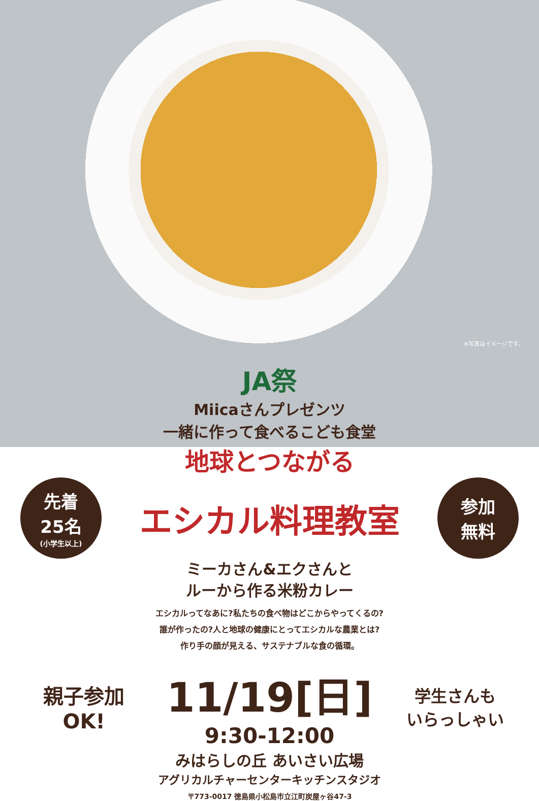※写真はイメージです。
JA祭
Miicaさんプレゼンツ
一緒に作って食べるこども食堂
地球とつながる
先着
25名
(小学生以上)
エシカル料理教室
参加
無料
ミーカさん&エクさんと
ルーから作る米粉カレー
エシカルってなあに?私たちの食べ物はどこからやってくるの?
誰が作ったの?人と地球の健康にとってエシカルな農業とは?
作り手の顔が見える、サステナブルな食の循環。
親子参加
OK!
11/19[日]
9:30-12:00
学生さんも
いらっしゃい
みはらしの丘 あいさい広場
アグリカルチャーセンターキッチンスタジオ
〒773-0017 徳島県小松島市立江町炭屋ヶ谷47-3